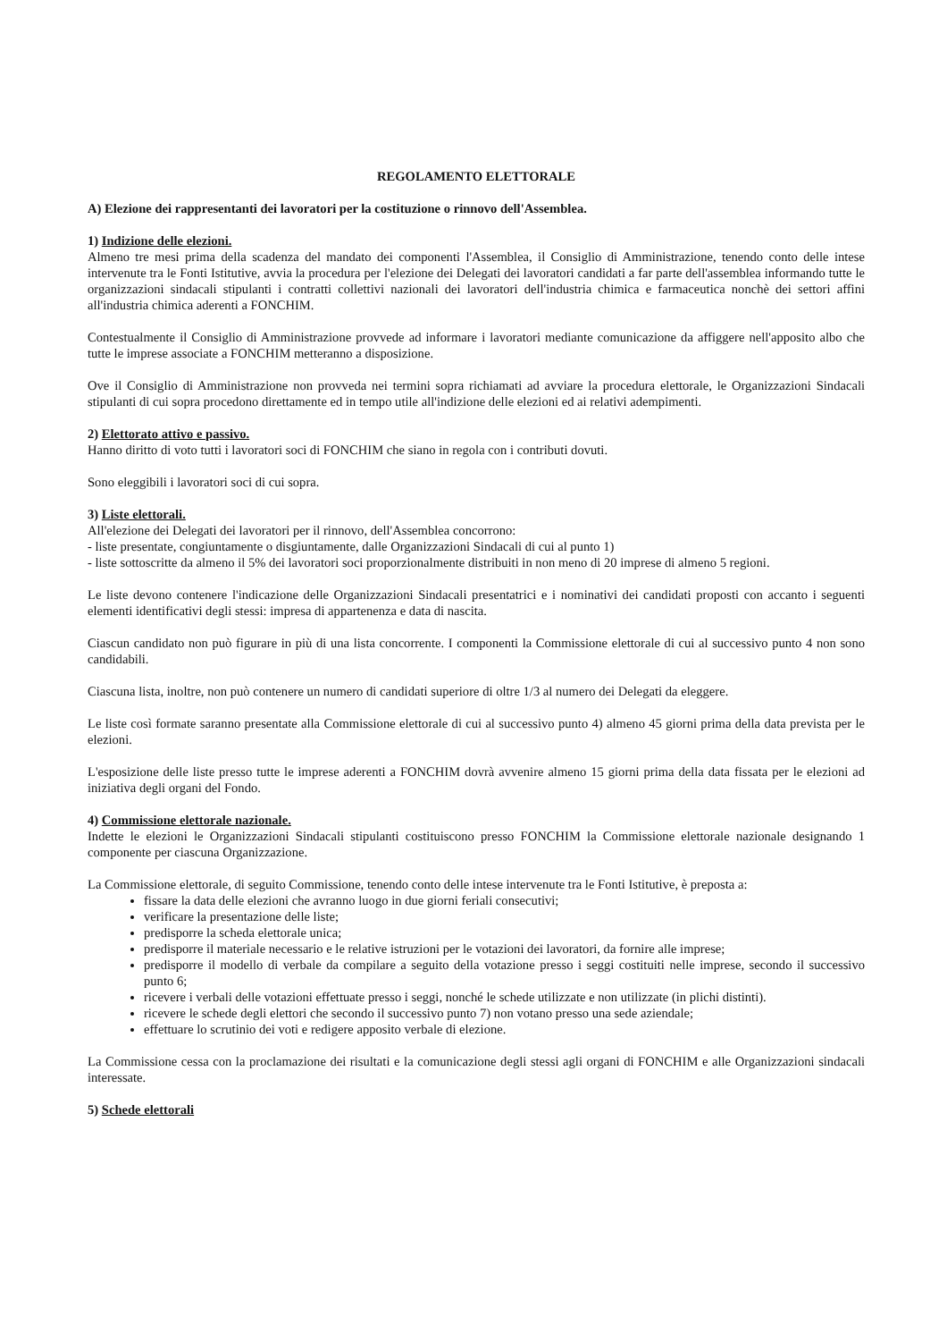REGOLAMENTO ELETTORALE
A) Elezione dei rappresentanti dei lavoratori per la costituzione o rinnovo dell'Assemblea.
1) Indizione delle elezioni.
Almeno tre mesi prima della scadenza del mandato dei componenti l'Assemblea, il Consiglio di Amministrazione, tenendo conto delle intese intervenute tra le Fonti Istitutive, avvia la procedura per l'elezione dei Delegati dei lavoratori candidati a far parte dell'assemblea informando tutte le organizzazioni sindacali stipulanti i contratti collettivi nazionali dei lavoratori dell'industria chimica e farmaceutica nonchè dei settori affini all'industria chimica aderenti a FONCHIM.
Contestualmente il Consiglio di Amministrazione provvede ad informare i lavoratori mediante comunicazione da affiggere nell'apposito albo che tutte le imprese associate a FONCHIM metteranno a disposizione.
Ove il Consiglio di Amministrazione non provveda nei termini sopra richiamati ad avviare la procedura elettorale, le Organizzazioni Sindacali stipulanti di cui sopra procedono direttamente ed in tempo utile all'indizione delle elezioni ed ai relativi adempimenti.
2) Elettorato attivo e passivo.
Hanno diritto di voto tutti i lavoratori soci di FONCHIM che siano in regola con i contributi dovuti.
Sono eleggibili i lavoratori soci di cui sopra.
3) Liste elettorali.
All'elezione dei Delegati dei lavoratori per il rinnovo, dell'Assemblea concorrono:
- liste presentate, congiuntamente o disgiuntamente, dalle Organizzazioni Sindacali di cui al punto 1)
- liste sottoscritte da almeno il 5% dei lavoratori soci proporzionalmente distribuiti in non meno di 20 imprese di almeno 5 regioni.
Le liste devono contenere l'indicazione delle Organizzazioni Sindacali presentatrici e i nominativi dei candidati proposti con accanto i seguenti elementi identificativi degli stessi: impresa di appartenenza e data di nascita.
Ciascun candidato non può figurare in più di una lista concorrente. I componenti la Commissione elettorale di cui al successivo punto 4 non sono candidabili.
Ciascuna lista, inoltre, non può contenere un numero di candidati superiore di oltre 1/3 al numero dei Delegati da eleggere.
Le liste così formate saranno presentate alla Commissione elettorale di cui al successivo punto 4) almeno 45 giorni prima della data prevista per le elezioni.
L'esposizione delle liste presso tutte le imprese aderenti a FONCHIM dovrà avvenire almeno 15 giorni prima della data fissata per le elezioni ad iniziativa degli organi del Fondo.
4) Commissione elettorale nazionale.
Indette le elezioni le Organizzazioni Sindacali stipulanti costituiscono presso FONCHIM la Commissione elettorale nazionale designando 1 componente per ciascuna Organizzazione.
La Commissione elettorale, di seguito Commissione, tenendo conto delle intese intervenute tra le Fonti Istitutive, è preposta a:
fissare la data delle elezioni che avranno luogo in due giorni feriali consecutivi;
verificare la presentazione delle liste;
predisporre la scheda elettorale unica;
predisporre il materiale necessario e le relative istruzioni per le votazioni dei lavoratori, da fornire alle imprese;
predisporre il modello di verbale da compilare a seguito della votazione presso i seggi costituiti nelle imprese, secondo il successivo punto 6;
ricevere i verbali delle votazioni effettuate presso i seggi, nonché le schede utilizzate e non utilizzate (in plichi distinti).
ricevere le schede degli elettori che secondo il successivo punto 7) non votano presso una sede aziendale;
effettuare lo scrutinio dei voti e redigere apposito verbale di elezione.
La Commissione cessa con la proclamazione dei risultati e la comunicazione degli stessi agli organi di FONCHIM e alle Organizzazioni sindacali interessate.
5) Schede elettorali